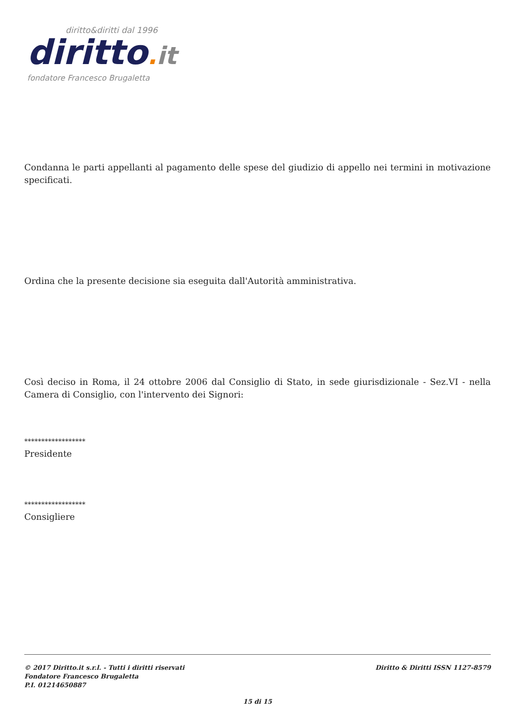diritto&diritti dal 1996
diritto. it
fondatore Francesco Brugaletta
Condanna le parti appellanti al pagamento delle spese del giudizio di appello nei termini in motivazione specificati.
Ordina che la presente decisione sia eseguita dall'Autorità amministrativa.
Così deciso in Roma, il 24 ottobre 2006 dal Consiglio di Stato, in sede giurisdizionale - Sez.VI - nella Camera di Consiglio, con l'intervento dei Signori:
******************
Presidente
******************
Consigliere
© 2017 Diritto.it s.r.l. - Tutti i diritti riservati
Fondatore Francesco Brugaletta
P.I. 01214650887
Diritto & Diritti ISSN 1127-8579
15 di 15